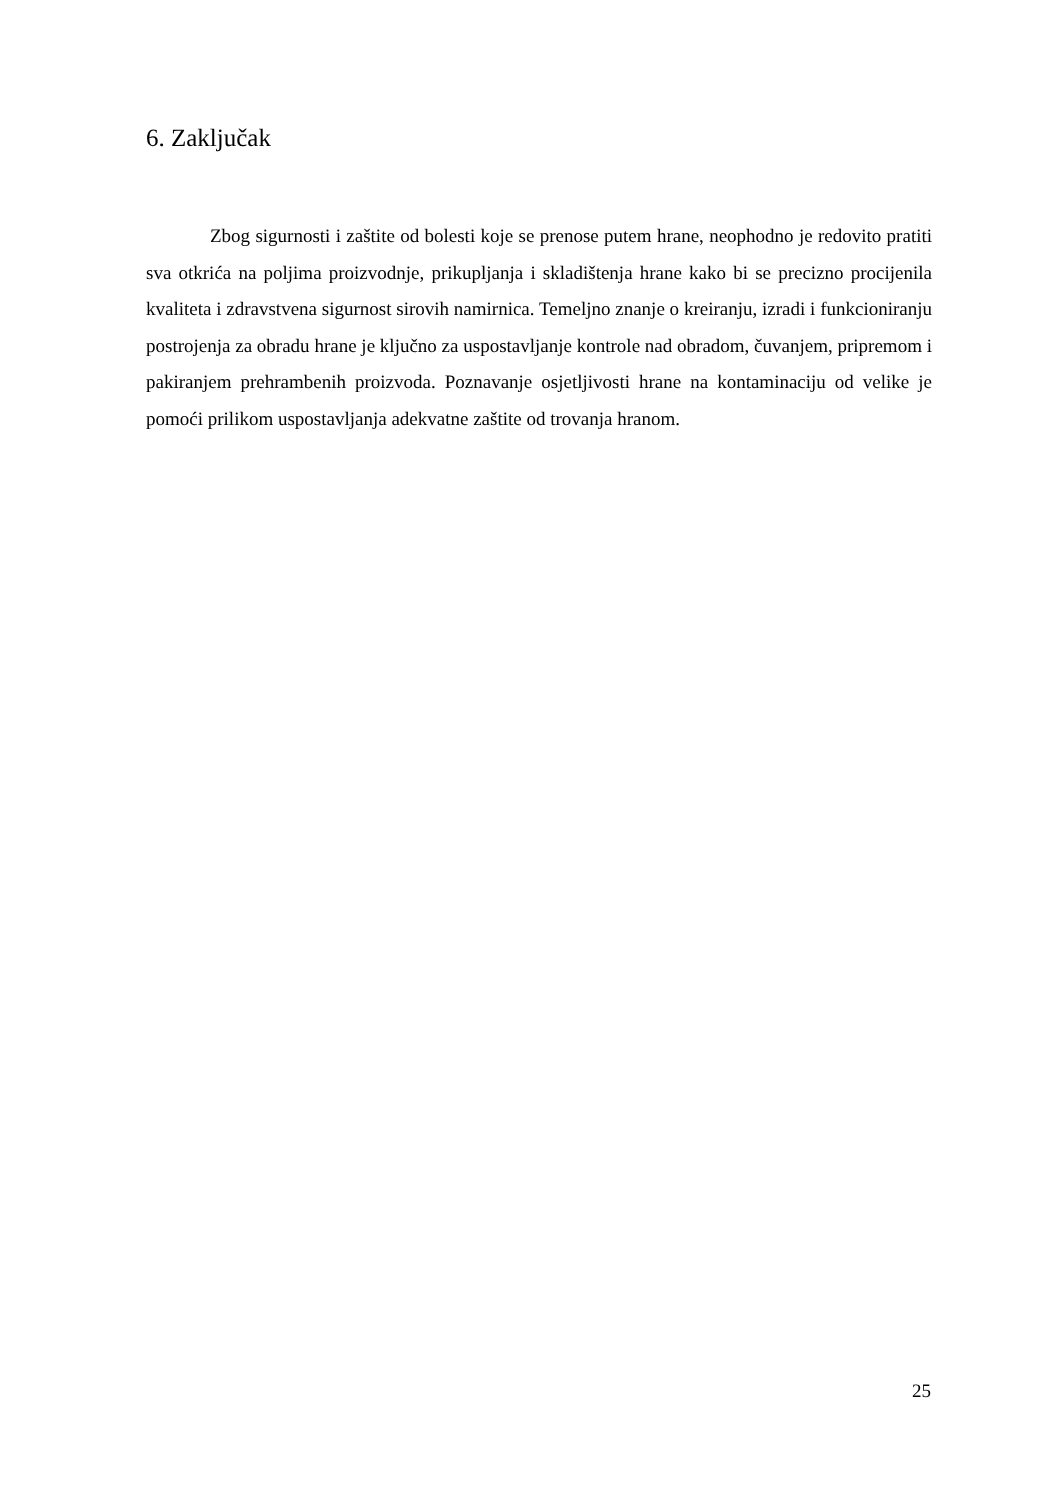6. Zaključak
Zbog sigurnosti i zaštite od bolesti koje se prenose putem hrane, neophodno je redovito pratiti sva otkrića na poljima proizvodnje, prikupljanja i skladištenja hrane kako bi se precizno procijenila kvaliteta i zdravstvena sigurnost sirovih namirnica. Temeljno znanje o kreiranju, izradi i funkcioniranju postrojenja za obradu hrane je ključno za uspostavljanje kontrole nad obradom, čuvanjem, pripremom i pakiranjem prehrambenih proizvoda. Poznavanje osjetljivosti hrane na kontaminaciju od velike je pomoći prilikom uspostavljanja adekvatne zaštite od trovanja hranom.
25